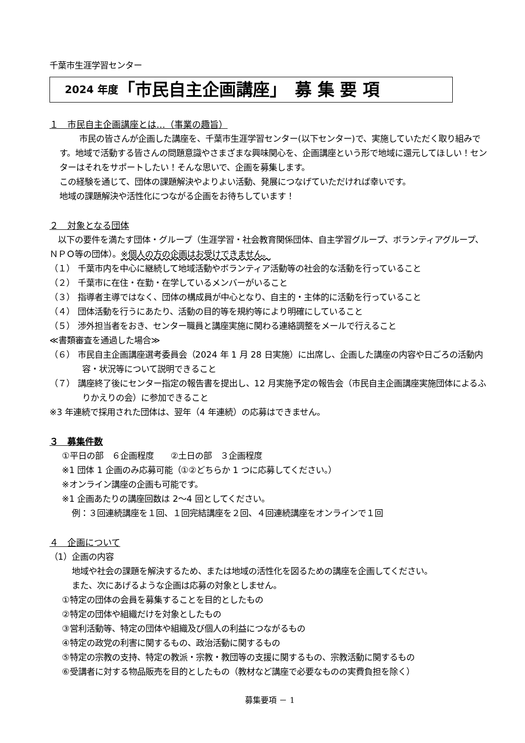千葉市生涯学習センター
2024 年度 「市民自主企画講座」　募 集 要 項
１　市民自主企画講座とは…（事業の趣旨）
市民の皆さんが企画した講座を、千葉市生涯学習センター(以下センター)で、実施していただく取り組みです。地域で活動する皆さんの問題意識やさまざまな興味関心を、企画講座という形で地域に還元してほしい！センターはそれをサポートしたい！そんな思いで、企画を募集します。
この経験を通じて、団体の課題解決やよりよい活動、発展につなげていただければ幸いです。
地域の課題解決や活性化につながる企画をお待ちしています！
２　対象となる団体
　以下の要件を満たす団体・グループ（生涯学習・社会教育関係団体、自主学習グループ、ボランティアグループ、ＮＰＯ等の団体）。※個人の方の企画はお受けできません。
（１） 千葉市内を中心に継続して地域活動やボランティア活動等の社会的な活動を行っていること
（２） 千葉市に在住・在勤・在学しているメンバーがいること
（３） 指導者主導ではなく、団体の構成員が中心となり、自主的・主体的に活動を行っていること
（４） 団体活動を行うにあたり、活動の目的等を規約等により明確にしていること
（５） 渉外担当者をおき、センター職員と講座実施に関わる連絡調整をメールで行えること
≪書類審査を通過した場合≫
（６） 市民自主企画講座選考委員会（2024 年 1 月 28 日実施）に出席し、企画した講座の内容や日ごろの活動内容・状況等について説明できること
（７） 講座終了後にセンター指定の報告書を提出し、12 月実施予定の報告会（市民自主企画講座実施団体によるふりかえりの会）に参加できること
※3 年連続で採用された団体は、翌年（4 年連続）の応募はできません。
３　募集件数
①平日の部　６企画程度　　②土日の部　３企画程度
※1 団体 1 企画のみ応募可能（①②どちらか 1 つに応募してください。）
※オンライン講座の企画も可能です。
※1 企画あたりの講座回数は 2～4 回としてください。
例：３回連続講座を１回、１回完結講座を２回、４回連続講座をオンラインで１回
４　企画について
（1）企画の内容
地域や社会の課題を解決するため、または地域の活性化を図るための講座を企画してください。
また、次にあげるような企画は応募の対象としません。
①特定の団体の会員を募集することを目的としたもの
②特定の団体や組織だけを対象としたもの
③営利活動等、特定の団体や組織及び個人の利益につながるもの
④特定の政党の利害に関するもの、政治活動に関するもの
⑤特定の宗教の支持、特定の教派・宗教・教団等の支援に関するもの、宗教活動に関するもの
⑥受講者に対する物品販売を目的としたもの（教材など講座で必要なものの実費負担を除く）
募集要項 － 1